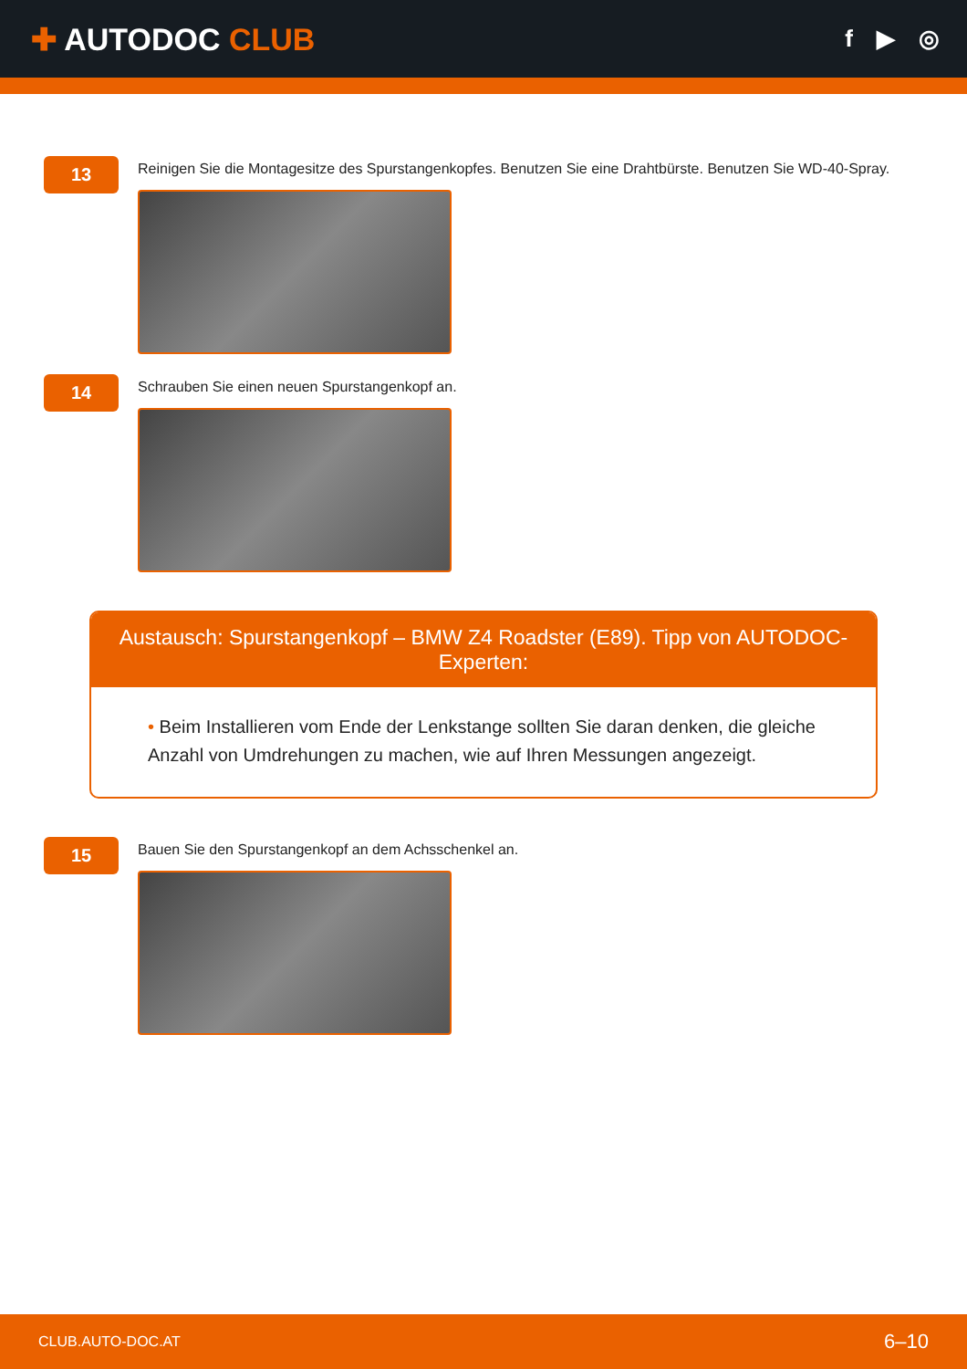✚ AUTODOC CLUB
f ▶ ◎
13
Reinigen Sie die Montagesitze des Spurstangenkopfes. Benutzen Sie eine Drahtbürste. Benutzen Sie WD-40-Spray.
14
Schrauben Sie einen neuen Spurstangenkopf an.
Austausch: Spurstangenkopf – BMW Z4 Roadster (E89). Tipp von AUTODOC-Experten:
• Beim Installieren vom Ende der Lenkstange sollten Sie daran denken, die gleiche Anzahl von Umdrehungen zu machen, wie auf Ihren Messungen angezeigt.
15
Bauen Sie den Spurstangenkopf an dem Achsschenkel an.
CLUB.AUTO-DOC.AT 6–10